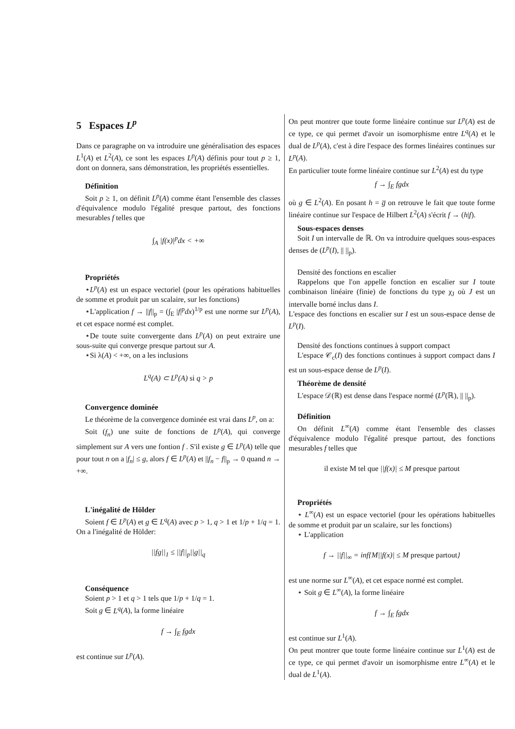5 Espaces L<sup>p</sup>
Dans ce paragraphe on va introduire une généralisation des espaces L<sup>1</sup>(A) et L<sup>2</sup>(A), ce sont les espaces L<sup>p</sup>(A) définis pour tout p ≥ 1, dont on donnera, sans démonstration, les propriétés essentielles.
Définition
Soit p ≥ 1, on définit L<sup>p</sup>(A) comme étant l'ensemble des classes d'équivalence modulo l'égalité presque partout, des fonctions mesurables f telles que
∫<sub>A</sub> |f(x)|<sup>p</sup>dx < +∞
Propriétés
⋆L<sup>p</sup>(A) est un espace vectoriel (pour les opérations habituelles de somme et produit par un scalaire, sur les fonctions)
⋆L'application f → ||f||<sub>p</sub> = (∫<sub>E</sub> |f|<sup>p</sup>dx)<sup>1/p</sup> est une norme sur L<sup>p</sup>(A), et cet espace normé est complet.
⋆De toute suite convergente dans L<sup>p</sup>(A) on peut extraire une sous-suite qui converge presque partout sur A.
⋆Si λ(A) < +∞, on a les inclusions
L<sup>q</sup>(A) ⊂ L<sup>p</sup>(A) si q > p
Convergence dominée
Le théorème de la convergence dominée est vrai dans L<sup>p</sup>, on a:
Soit (f<sub>n</sub>) une suite de fonctions de L<sup>p</sup>(A), qui converge simplement sur A vers une fontion f . S'il existe g ∈ L<sup>p</sup>(A) telle que pour tout n on a |f<sub>n</sub>| ≤ g, alors f ∈ L<sup>p</sup>(A) et ||f<sub>n</sub> − f||<sub>p</sub> → 0 quand n → +∞.
L'inégalité de Hölder
Soient f ∈ L<sup>p</sup>(A) et g ∈ L<sup>q</sup>(A) avec p > 1, q > 1 et 1/p + 1/q = 1. On a l'inégalité de Hölder:
||fg||<sub>1</sub> ≤ ||f||<sub>p</sub>||g||<sub>q</sub>
Conséquence
Soient p > 1 et q > 1 tels que 1/p + 1/q = 1.
Soit g ∈ L<sup>q</sup>(A), la forme linéaire
f → ∫<sub>E</sub> fgdx
est continue sur L<sup>p</sup>(A).
On peut montrer que toute forme linéaire continue sur L<sup>p</sup>(A) est de ce type, ce qui permet d'avoir un isomorphisme entre L<sup>q</sup>(A) et le dual de L<sup>p</sup>(A), c'est à dire l'espace des formes linéaires continues sur L<sup>p</sup>(A).
En particulier toute forme linéaire continue sur L<sup>2</sup>(A) est du type
f → ∫<sub>E</sub> fgdx
où g ∈ L<sup>2</sup>(A). En posant h = g̅ on retrouve le fait que toute forme linéaire continue sur l'espace de Hilbert L<sup>2</sup>(A) s'écrit f → (h|f).
Sous-espaces denses
Soit I un intervalle de ℝ. On va introduire quelques sous-espaces denses de (L<sup>p</sup>(I), || ||<sub>p</sub>).
Densité des fonctions en escalier
Rappelons que l'on appelle fonction en escalier sur I toute combinaison linéaire (finie) de fonctions du type χ<sub>J</sub> où J est un intervalle borné inclus dans I.
L'espace des fonctions en escalier sur I est un sous-espace dense de L<sup>p</sup>(I).
Densité des fonctions continues à support compact
L'espace 𝒞<sub>c</sub>(I) des fonctions continues à support compact dans I est un sous-espace dense de L<sup>p</sup>(I).
Théorème de densité
L'espace 𝒟(ℝ) est dense dans l'espace normé (L<sup>p</sup>(ℝ), || ||<sub>p</sub>).
Définition
On définit L<sup>∞</sup>(A) comme étant l'ensemble des classes d'équivalence modulo l'égalité presque partout, des fonctions mesurables f telles que
il existe M tel que ||f(x)| ≤ M presque partout
Propriétés
⋆ L<sup>∞</sup>(A) est un espace vectoriel (pour les opérations habituelles de somme et produit par un scalaire, sur les fonctions)
⋆ L'application
f → ||f||<sub>∞</sub> = inf{M||f(x)| ≤ M presque partout}
est une norme sur L<sup>∞</sup>(A), et cet espace normé est complet.
⋆ Soit g ∈ L<sup>∞</sup>(A), la forme linéaire
f → ∫<sub>E</sub> fgdx
est continue sur L<sup>1</sup>(A).
On peut montrer que toute forme linéaire continue sur L<sup>1</sup>(A) est de ce type, ce qui permet d'avoir un isomorphisme entre L<sup>∞</sup>(A) et le dual de L<sup>1</sup>(A).